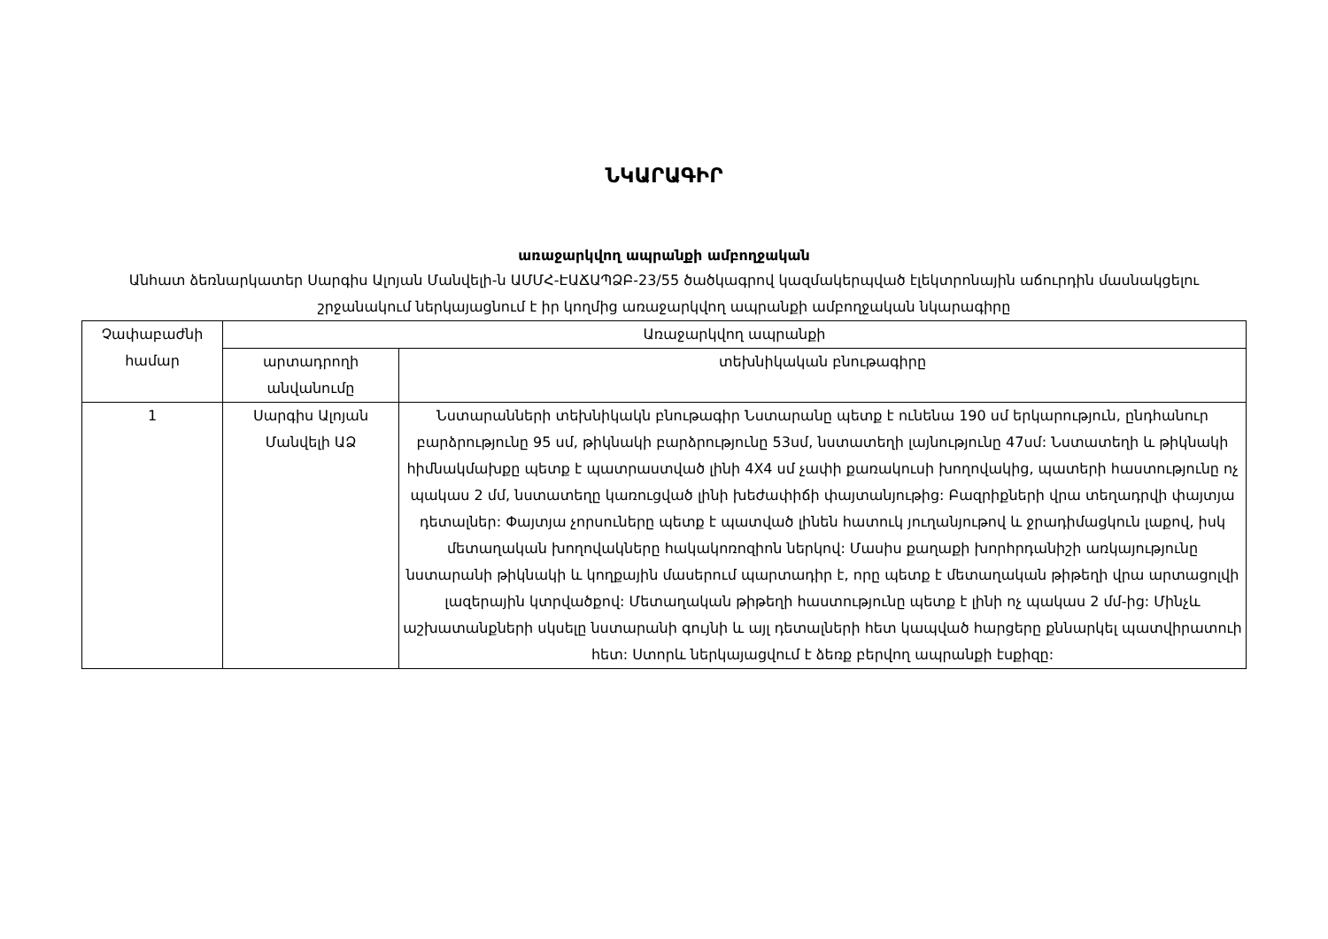ՆԿԱՐԱԳԻՐ
առաջարկվող ապրանքի ամբողջական
Անհատ ձեռնարկատեր Սարգիս Ալոյան Մանվելի-ն ԱՄՄՀ-ԷԱՃԱՊՁԲ-23/55 ծածկագրով կազմակերպված էլեկտրոնային աճուրդին մասնակցելու շրջանակում ներկայացնում է իր կողմից առաջարկվող ապրանքի ամբողջական նկարագիրը
| Չափաբաժնի համար | Առաջարկվող ապրանքի | |
| --- | --- | --- |
| | արտադրողի անվանումը | տեխնիկական բնութագիրը |
| 1 | Սարգիս Ալոյան Մանվելի ԱՁ | Նստարանների տեխնիկակն բնութագիր Նստարանը պետք է ունենա 190 սմ երկարություն, ընդհանուր բարձրությունը 95 սմ, թիկնակի բարձրությունը 53սմ, նստատեղի լայնությունը 47սմ: Նստատեղի և թիկնակի հիմնակմախքը պետք է պատրաստված լինի 4X4 սմ չափի քառակուսի խողովակից, պատերի հաստությունը ոչ պակաս 2 մմ, նստատեղը կառուցված լինի խեժափիճի փայտանյութից: Բազրիքների վրա տեղադրվի փայտյա դետալներ: Փայտյա չորսուները պետք է պատված լինեն հատուկ յուղանյութով և ջրադիմացկուն լաքով, իսկ մետաղական խողովակները հակակոռոզիոն ներկով: Մասիս քաղաքի խորհրդանիշի առկայությունը նստարանի թիկնակի և կողքային մասերում պարտադիր է, որը պետք է մետաղական թիթեղի վրա արտացոլվի լազերային կտրվածքով: Մետաղական թիթեղի հաստությունը պետք է լինի ոչ պակաս 2 մմ-ից: Մինչև աշխատանքների սկսելը նստարանի գույնի և այլ դետալների հետ կապված հարցերը քննարկել պատվիրատուի հետ: Ստորև ներկայացվում է ձեռք բերվող ապրանքի էսքիզը: |